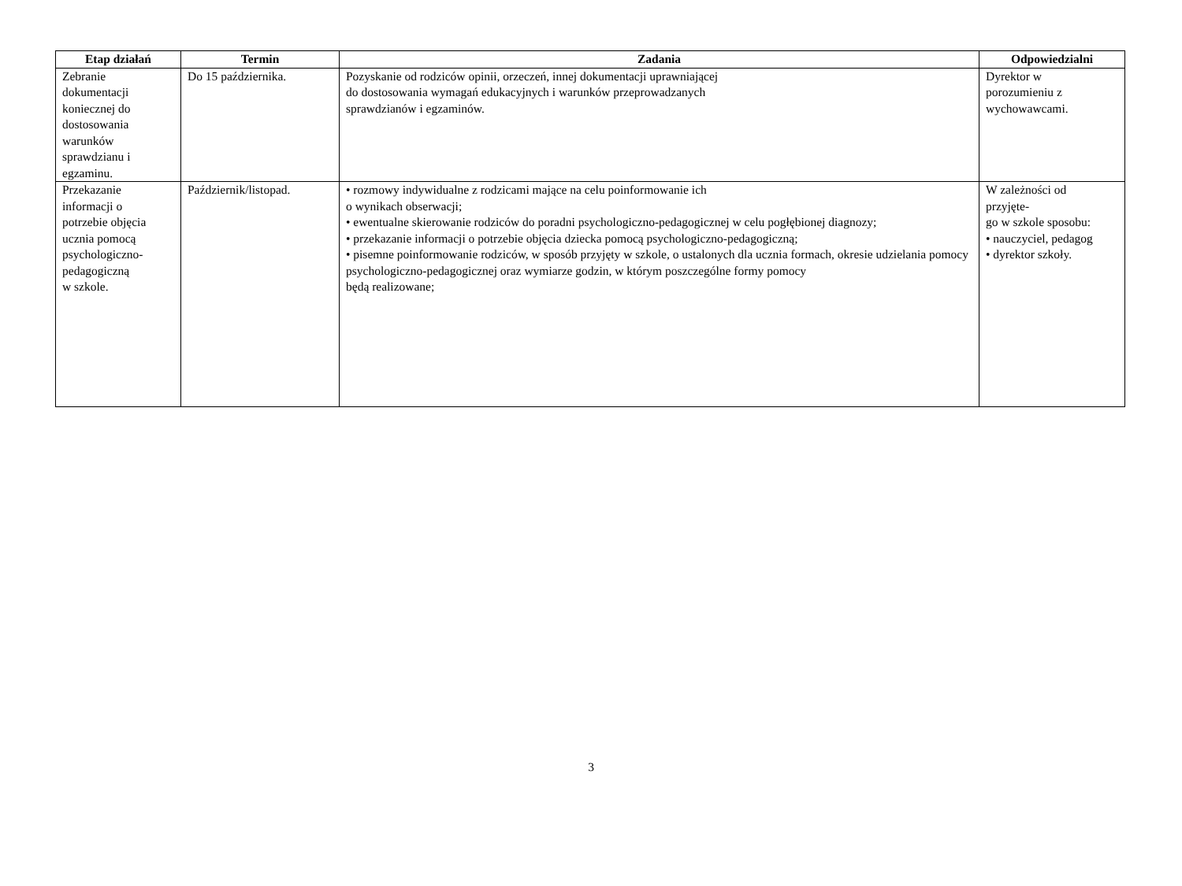| Etap działań | Termin | Zadania | Odpowiedzialni |
| --- | --- | --- | --- |
| Zebranie dokumentacji koniecznej do dostosowania warunków sprawdzianu i egzaminu. | Do 15 października. | Pozyskanie od rodziców opinii, orzeczeń, innej dokumentacji uprawniającej do dostosowania wymagań edukacyjnych i warunków przeprowadzanych sprawdzianów i egzaminów. | Dyrektor w porozumieniu z wychowawcami. |
| Przekazanie informacji o potrzebie objęcia ucznia pomocą psychologiczno- pedagogiczną w szkole. | Październik/listopad. | • rozmowy indywidualne z rodzicami mające na celu poinformowanie ich o wynikach obserwacji; • ewentualne skierowanie rodziców do poradni psychologiczno-pedagogicznej w celu pogłębionej diagnozy; • przekazanie informacji o potrzebie objęcia dziecka pomocą psychologiczno-pedagogiczną; • pisemne poinformowanie rodziców, w sposób przyjęty w szkole, o ustalonych dla ucznia formach, okresie udzielania pomocy psychologiczno-pedagogicznej oraz wymiarze godzin, w którym poszczególne formy pomocy będą realizowane; | W zależności od przyjęte- go w szkole sposobu: • nauczyciel, pedagog • dyrektor szkoły. |
3